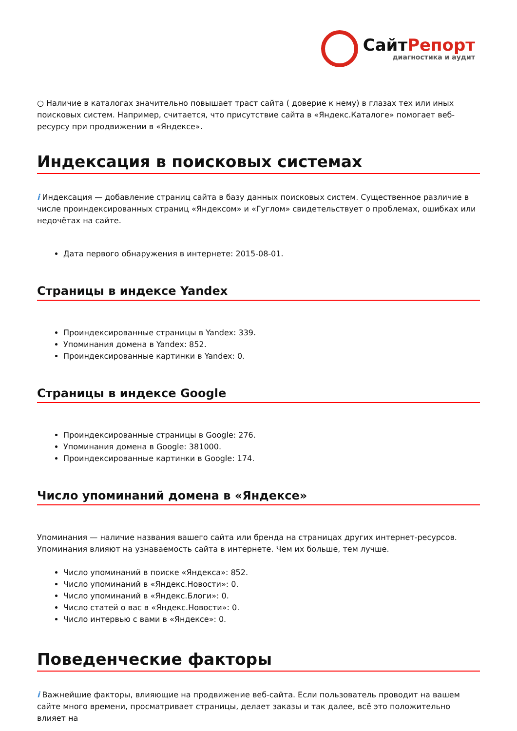СайтРепорт
диагностика и аудит
○ Наличие в каталогах значительно повышает траст сайта ( доверие к нему) в глазах тех или иных поисковых систем. Например, считается, что присутствие сайта в «Яндекс.Каталоге» помогает веб-ресурсу при продвижении в «Яндексе».
Индексация в поисковых системах
i Индексация — добавление страниц сайта в базу данных поисковых систем. Существенное различие в числе проиндексированных страниц «Яндексом» и «Гуглом» свидетельствует о проблемах, ошибках или недочётах на сайте.
Дата первого обнаружения в интернете: 2015-08-01.
Страницы в индексе Yandex
Проиндексированные страницы в Yandex: 339.
Упоминания домена в Yandex: 852.
Проиндексированные картинки в Yandex: 0.
Страницы в индексе Google
Проиндексированные страницы в Google: 276.
Упоминания домена в Google: 381000.
Проиндексированные картинки в Google: 174.
Число упоминаний домена в «Яндексе»
Упоминания — наличие названия вашего сайта или бренда на страницах других интернет-ресурсов. Упоминания влияют на узнаваемость сайта в интернете. Чем их больше, тем лучше.
Число упоминаний в поиске «Яндекса»: 852.
Число упоминаний в «Яндекс.Новости»: 0.
Число упоминаний в «Яндекс.Блоги»: 0.
Число статей о вас в «Яндекс.Новости»: 0.
Число интервью с вами в «Яндексе»: 0.
Поведенческие факторы
i Важнейшие факторы, влияющие на продвижение веб-сайта. Если пользователь проводит на вашем сайте много времени, просматривает страницы, делает заказы и так далее, всё это положительно влияет на